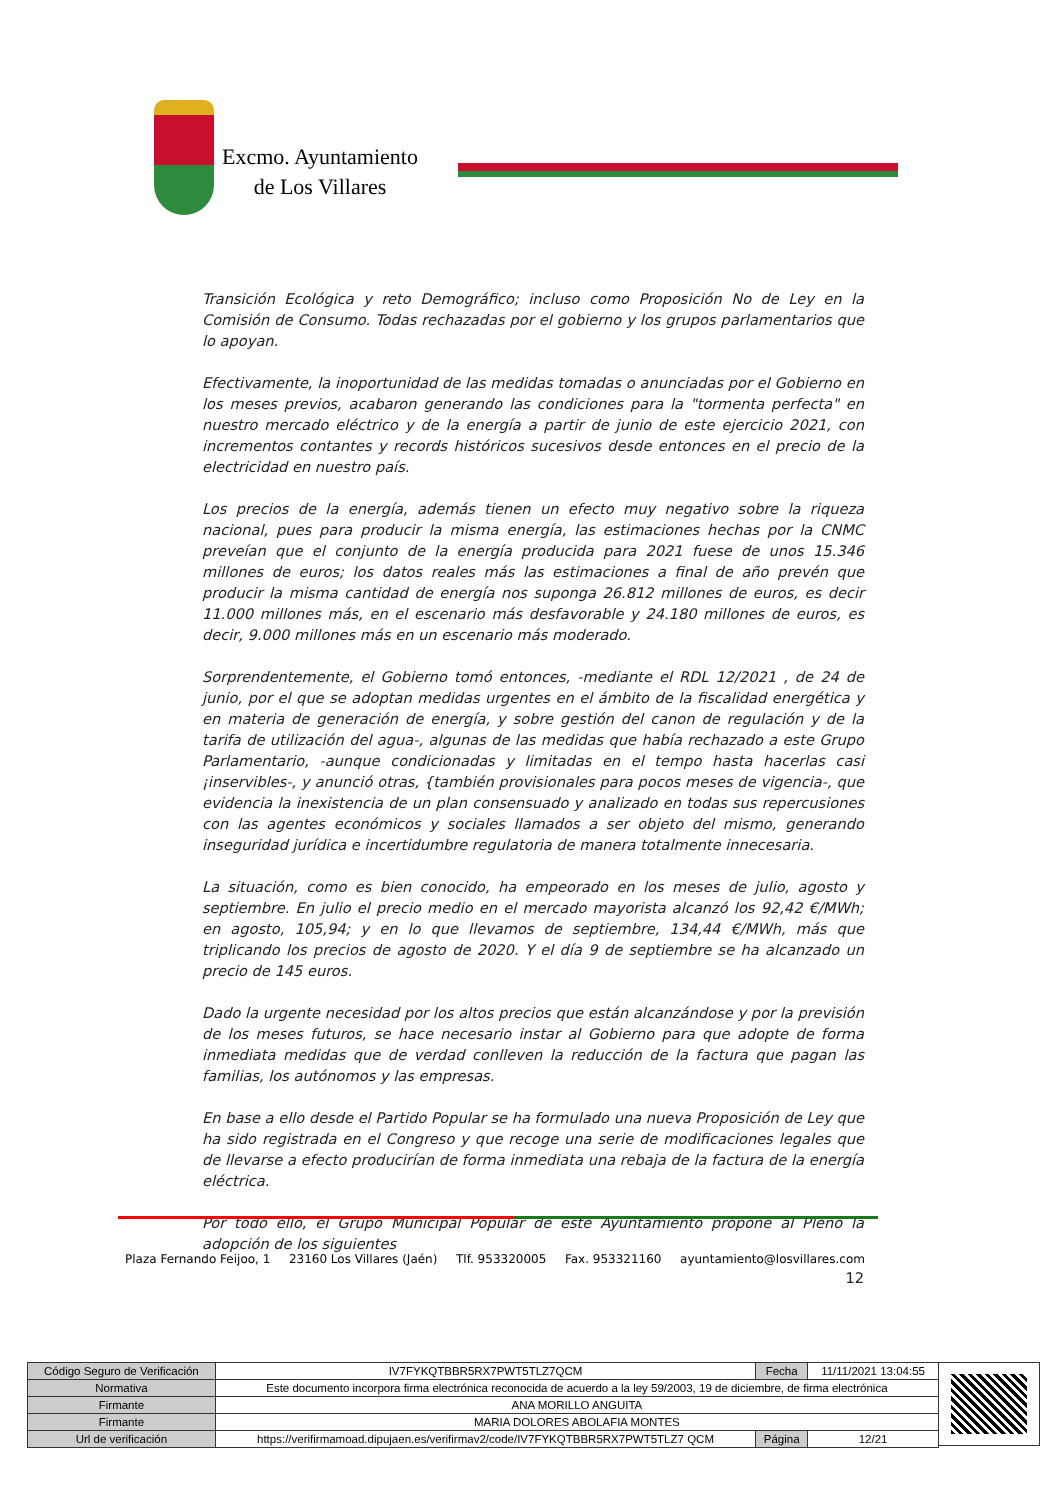Excmo. Ayuntamiento
de Los Villares
Transición Ecológica y reto Demográfico; incluso como Proposición No de Ley en la Comisión de Consumo. Todas rechazadas por el gobierno y los grupos parlamentarios que lo apoyan.
Efectivamente, la inoportunidad de las medidas tomadas o anunciadas por el Gobierno en los meses previos, acabaron generando las condiciones para la "tormenta perfecta" en nuestro mercado eléctrico y de la energía a partir de junio de este ejercicio 2021, con incrementos contantes y records históricos sucesivos desde entonces en el precio de la electricidad en nuestro país.
Los precios de la energía, además tienen un efecto muy negativo sobre la riqueza nacional, pues para producir la misma energía, las estimaciones hechas por la CNMC preveían que el conjunto de la energía producida para 2021 fuese de unos 15.346 millones de euros; los datos reales más las estimaciones a final de año prevén que producir la misma cantidad de energía nos suponga 26.812 millones de euros, es decir 11.000 millones más, en el escenario más desfavorable y 24.180 millones de euros, es decir, 9.000 millones más en un escenario más moderado.
Sorprendentemente, el Gobierno tomó entonces, -mediante el RDL 12/2021 , de 24 de junio, por el que se adoptan medidas urgentes en el ámbito de la fiscalidad energética y en materia de generación de energía, y sobre gestión del canon de regulación y de la tarifa de utilización del agua-, algunas de las medidas que había rechazado a este Grupo Parlamentario, -aunque condicionadas y limitadas en el tempo hasta hacerlas casi ¡inservibles-, y anunció otras, {también provisionales para pocos meses de vigencia-, que evidencia la inexistencia de un plan consensuado y analizado en todas sus repercusiones con las agentes económicos y sociales llamados a ser objeto del mismo, generando inseguridad jurídica e incertidumbre regulatoria de manera totalmente innecesaria.
La situación, como es bien conocido, ha empeorado en los meses de julio, agosto y septiembre. En julio el precio medio en el mercado mayorista alcanzó los 92,42 €/MWh; en agosto, 105,94; y en lo que llevamos de septiembre, 134,44 €/MWh, más que triplicando los precios de agosto de 2020. Y el día 9 de septiembre se ha alcanzado un precio de 145 euros.
Dado la urgente necesidad por los altos precios que están alcanzándose y por la previsión de los meses futuros, se hace necesario instar al Gobierno para que adopte de forma inmediata medidas que de verdad conlleven la reducción de la factura que pagan las familias, los autónomos y las empresas.
En base a ello desde el Partido Popular se ha formulado una nueva Proposición de Ley que ha sido registrada en el Congreso y que recoge una serie de modificaciones legales que de llevarse a efecto producirían de forma inmediata una rebaja de la factura de la energía eléctrica.
Por todo ello, el Grupo Municipal Popular de este Ayuntamiento propone al Pleno la adopción de los siguientes
12
Plaza Fernando Feijoo, 1 23160 Los Villares (Jaén) Tlf. 953320005 Fax. 953321160 ayuntamiento@losvillares.com
| Código Seguro de Verificación | IV7FYKQTBBR5RX7PWT5TLZ7QCM | Fecha | 11/11/2021 13:04:55 |
| Normativa | Este documento incorpora firma electrónica reconocida de acuerdo a la ley 59/2003, 19 de diciembre, de firma electrónica | | |
| Firmante | ANA MORILLO ANGUITA | | |
| Firmante | MARIA DOLORES ABOLAFIA MONTES | | |
| Url de verificación | https://verifirmamoad.dipujaen.es/verifirmav2/code/IV7FYKQTBBR5RX7PWT5TLZ7 QCM | Página | 12/21 |